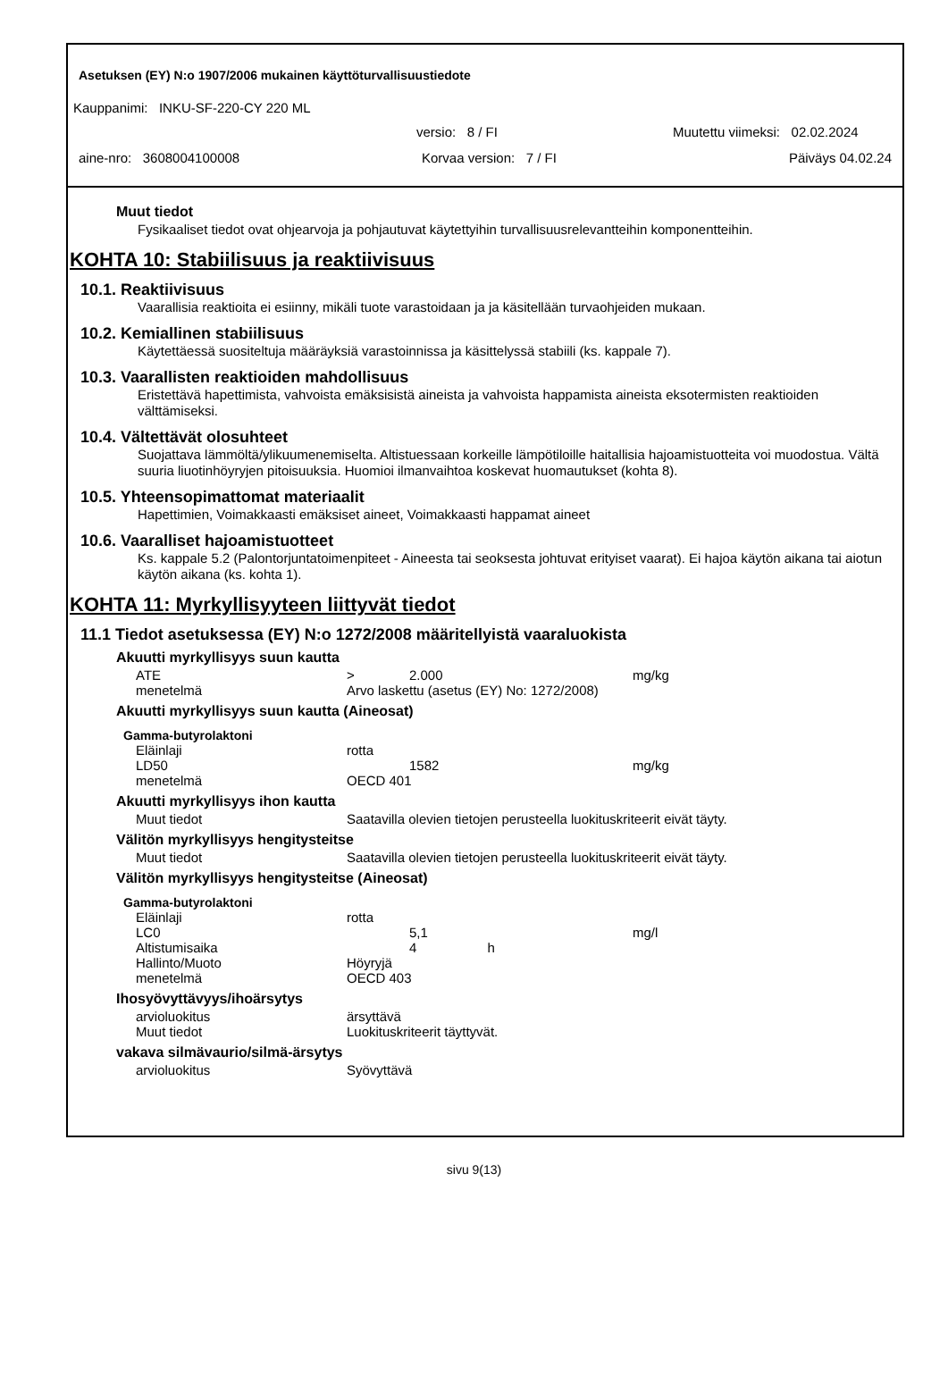Asetuksen (EY) N:o 1907/2006 mukainen käyttöturvallisuustiedote
Kauppanimi: INKU-SF-220-CY 220 ML
versio: 8 / FI Muutettu viimeksi: 02.02.2024
aine-nro: 3608004100008 Korvaa version: 7 / FI Päiväys 04.02.24
Muut tiedot
Fysikaaliset tiedot ovat ohjearvoja ja pohjautuvat käytettyihin turvallisuusrelevantteihin komponentteihin.
KOHTA 10: Stabiilisuus ja reaktiivisuus
10.1. Reaktiivisuus
Vaarallisia reaktioita ei esiinny, mikäli tuote varastoidaan ja ja käsitellään turvaohjeiden mukaan.
10.2. Kemiallinen stabiilisuus
Käytettäessä suositeltuja määräyksiä varastoinnissa ja käsittelyssä stabiili (ks. kappale 7).
10.3. Vaarallisten reaktioiden mahdollisuus
Eristettävä hapettimista, vahvoista emäksisistä aineista ja vahvoista happamista aineista eksotermisten reaktioiden välttämiseksi.
10.4. Vältettävät olosuhteet
Suojattava lämmöltä/ylikuumenemiselta. Altistuessaan korkeille lämpötiloille haitallisia hajoamistuotteita voi muodostua. Vältä suuria liuotinhöyryjen pitoisuuksia. Huomioi ilmanvaihtoa koskevat huomautukset (kohta 8).
10.5. Yhteensopimattomat materiaalit
Hapettimien, Voimakkaasti emäksiset aineet, Voimakkaasti happamat aineet
10.6. Vaaralliset hajoamistuotteet
Ks. kappale 5.2 (Palontorjuntatoimenpiteet - Aineesta tai seoksesta johtuvat erityiset vaarat). Ei hajoa käytön aikana tai aiotun käytön aikana (ks. kohta 1).
KOHTA 11: Myrkyllisyyteen liittyvät tiedot
11.1 Tiedot asetuksessa (EY) N:o 1272/2008 määritellyistä vaaraluokista
Akuutti myrkyllisyys suun kautta
| ATE | > | 2.000 | | mg/kg |
| menetelmä | Arvo laskettu (asetus (EY) No: 1272/2008) | | | |
Akuutti myrkyllisyys suun kautta (Aineosat)
Gamma-butyrolaktoni
| Eläinlaji | rotta | | | |
| LD50 | | 1582 | | mg/kg |
| menetelmä | OECD 401 | | | |
Akuutti myrkyllisyys ihon kautta
| Muut tiedot | Saatavilla olevien tietojen perusteella luokituskriteerit eivät täyty. |
Välitön myrkyllisyys hengitysteitse
| Muut tiedot | Saatavilla olevien tietojen perusteella luokituskriteerit eivät täyty. |
Välitön myrkyllisyys hengitysteitse (Aineosat)
Gamma-butyrolaktoni
| Eläinlaji | rotta | | | |
| LC0 | | 5,1 | | mg/l |
| Altistumisaika | | 4 h | | |
| Hallinto/Muoto | Höyryjä | | | |
| menetelmä | OECD 403 | | | |
Ihosyövyttävyys/ihoärsytys
| arvioluokitus | ärsyttävä |
| Muut tiedot | Luokituskriteerit täyttyvät. |
vakava silmävaurio/silmä-ärsytys
| arvioluokitus | Syövyttävä |
sivu 9(13)